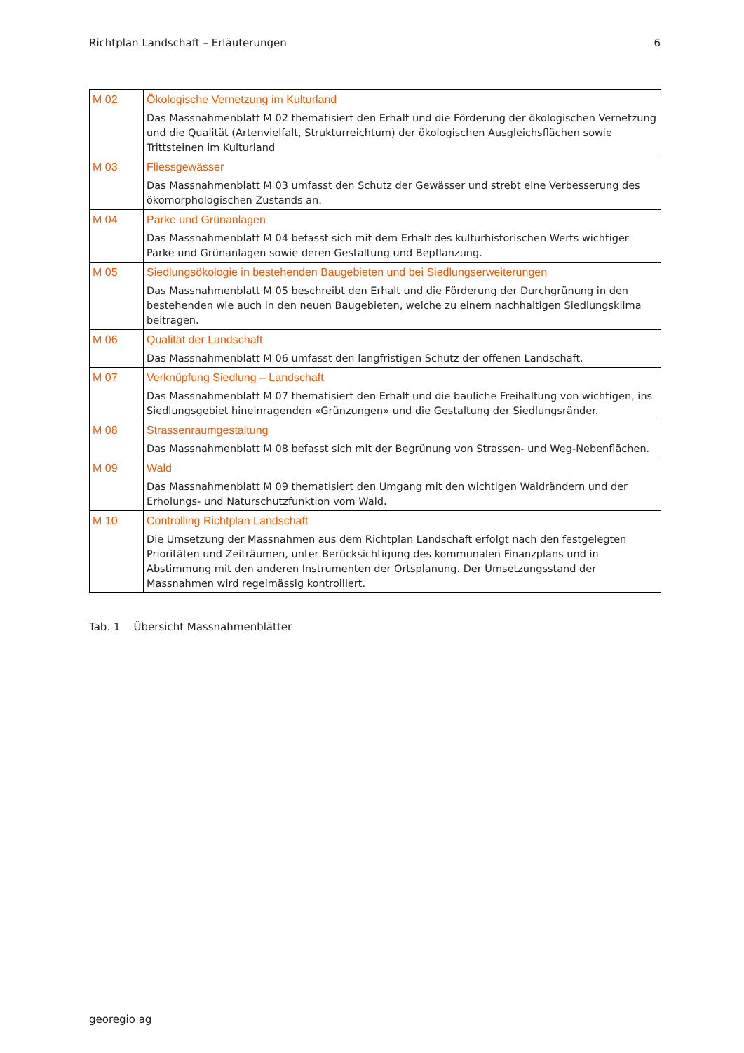Richtplan Landschaft – Erläuterungen 6
| M 02 | Ökologische Vernetzung im Kulturland Das Massnahmenblatt M 02 thematisiert den Erhalt und die Förderung der ökologischen Vernetzung und die Qualität (Artenvielfalt, Strukturreichtum) der ökologischen Ausgleichsflächen sowie Trittsteinen im Kulturland |
| M 03 | Fliessgewässer Das Massnahmenblatt M 03 umfasst den Schutz der Gewässer und strebt eine Verbesserung des ökomorphologischen Zustands an. |
| M 04 | Pärke und Grünanlagen Das Massnahmenblatt M 04 befasst sich mit dem Erhalt des kulturhistorischen Werts wichtiger Pärke und Grünanlagen sowie deren Gestaltung und Bepflanzung. |
| M 05 | Siedlungsökologie in bestehenden Baugebieten und bei Siedlungserweiterungen Das Massnahmenblatt M 05 beschreibt den Erhalt und die Förderung der Durchgrünung in den bestehenden wie auch in den neuen Baugebieten, welche zu einem nachhaltigen Siedlungsklima beitragen. |
| M 06 | Qualität der Landschaft Das Massnahmenblatt M 06 umfasst den langfristigen Schutz der offenen Landschaft. |
| M 07 | Verknüpfung Siedlung – Landschaft Das Massnahmenblatt M 07 thematisiert den Erhalt und die bauliche Freihaltung von wichtigen, ins Siedlungsgebiet hineinragenden «Grünzungen» und die Gestaltung der Siedlungsränder. |
| M 08 | Strassenraumgestaltung Das Massnahmenblatt M 08 befasst sich mit der Begrünung von Strassen- und Weg-Nebenflächen. |
| M 09 | Wald Das Massnahmenblatt M 09 thematisiert den Umgang mit den wichtigen Waldrändern und der Erholungs- und Naturschutzfunktion vom Wald. |
| M 10 | Controlling Richtplan Landschaft Die Umsetzung der Massnahmen aus dem Richtplan Landschaft erfolgt nach den festgelegten Prioritäten und Zeiträumen, unter Berücksichtigung des kommunalen Finanzplans und in Abstimmung mit den anderen Instrumenten der Ortsplanung. Der Umsetzungsstand der Massnahmen wird regelmässig kontrolliert. |
Tab. 1 Übersicht Massnahmenblätter
georegio ag